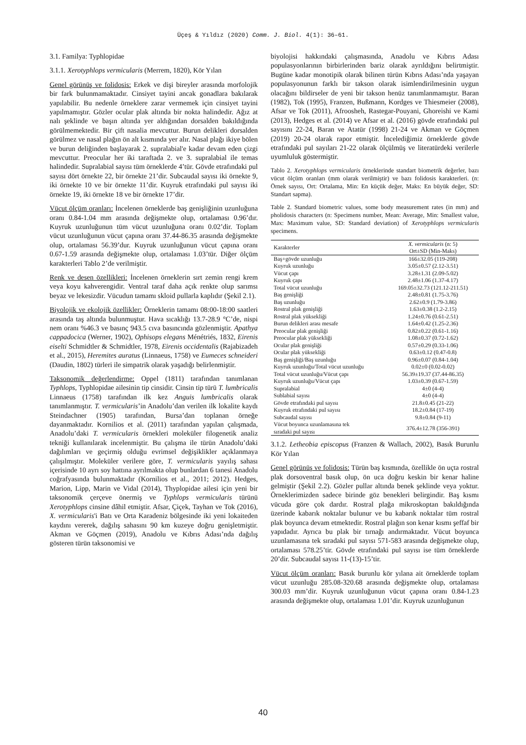Üçeş & Yıldız (2020) Comm. J. Biol. 4(1): 36–61.
3.1. Familya: Typhlopidae
3.1.1. Xerotyphlops vermicularis (Merrem, 1820), Kör Yılan
Genel görünüş ve folidosis: Erkek ve dişi bireyler arasında morfolojik bir fark bulunmamaktadır. Cinsiyet tayini ancak gonadlara bakılarak yapılabilir. Bu nedenle örneklere zarar vermemek için cinsiyet tayini yapılmamıştır. Gözler ocular plak altında bir nokta halindedir. Ağız at nalı şeklinde ve başın altında yer aldığından dorsalden bakıldığında görülmemektedir. Bir çift nasalia mevcuttur. Burun delikleri dorsalden görülmez ve nasal plağın ön alt kısmında yer alır. Nasal plağı ikiye bölen ve burun deliğinden başlayarak 2. supralabial'e kadar devam eden çizgi mevcuttur. Preocular her iki taraftada 2. ve 3. supralabial ile temas halindedir. Supralabial sayısı tüm örneklerde 4’tür. Gövde etrafındaki pul sayısı dört örnekte 22, bir örnekte 21’dir. Subcaudal sayısı iki örnekte 9, iki örnekte 10 ve bir örnekte 11’dir. Kuyruk etrafındaki pul sayısı iki örnekte 19, iki örnekte 18 ve bir örnekte 17’dir.
Vücut ölçüm oranları: İncelenen örneklerde baş genişliğinin uzunluğuna oranı 0.84-1.04 mm arasında değişmekte olup, ortalaması 0.96’dır. Kuyruk uzunluğunun tüm vücut uzunluğuna oranı 0.02’dir. Toplam vücut uzunluğunun vücut çapına oranı 37.44-86.35 arasında değişmekte olup, ortalaması 56.39’dur. Kuyruk uzunluğunun vücut çapına oranı 0.67-1.59 arasında değişmekte olup, ortalaması 1.03’tür. Diğer ölçüm karakterleri Tablo 2’de verilmiştir.
Renk ve desen özellikleri: İncelenen örneklerin sırt zemin rengi krem veya koyu kahverengidir. Ventral taraf daha açık renkte olup sarımsı beyaz ve lekesizdir. Vücudun tamamı skloid pullarla kaplıdır (Şekil 2.1).
Biyolojik ve ekolojik özellikler: Örneklerin tamamı 08:00-18:00 saatleri arasında taş altında bulunmuştur. Hava sıcaklığı 13.7-28.9 °C’de, nispi nem oranı %46.3 ve basınç 943.5 cıva basıncında gözlenmiştir. Apathya cappadocica (Werner, 1902), Ophisops elegans Ménétriés, 1832, Eirenis eiselti Schmidtler & Schmidtler, 1978, Eirenis occidentalis (Rajabizadeh et al., 2015), Heremites auratus (Linnaeus, 1758) ve Eumeces schneideri (Daudin, 1802) türleri ile simpatrik olarak yaşadığı belirlenmiştir.
Taksonomik değerlendirme: Oppel (1811) tarafından tanımlanan Typhlops, Typhlopidae ailesinin tip cinsidir. Cinsin tip türü T. lumbricalis Linnaeus (1758) tarafından ilk kez Anguis lumbricalis olarak tanımlanmıştır. T. vermicularis’in Anadolu’dan verilen ilk lokalite kaydı Steindachner (1905) tarafından, Bursa’dan toplanan örneğe dayanmaktadır. Kornilios et al. (2011) tarafından yapılan çalışmada, Anadolu’daki T. vermicularis örnekleri moleküler filogenetik analiz tekniği kullanılarak incelenmiştir. Bu çalışma ile türün Anadolu’daki dağılımları ve geçirmiş olduğu evrimsel değişiklikler açıklanmaya çalışılmıştır. Moleküler verilere göre, T. vermicularis yayılış sahası içerisinde 10 ayrı soy hattına ayrılmakta olup bunlardan 6 tanesi Anadolu coğrafyasında bulunmaktadır (Kornilios et al., 2011; 2012). Hedges, Marion, Lipp, Marin ve Vidal (2014), Thyplopidae ailesi için yeni bir taksonomik çerçeve önermiş ve Typhlops vermicularis türünü Xerotyphlops cinsine dâhil etmiştir. Afsar, Çiçek, Tayhan ve Tok (2016), X. vermicularis'i Batı ve Orta Karadeniz bölgesinde iki yeni lokaiteden kaydını vererek, dağılış sahasını 90 km kuzeye doğru genişletmiştir. Akman ve Göçmen (2019), Anadolu ve Kıbrıs Adası’nda dağılış gösteren türün taksonomisi ve
biyolojisi hakkındaki çalışmasında, Anadolu ve Kıbrıs Adası populasyonlarının birbirlerinden bariz olarak ayrıldığını belirtmiştir. Bugüne kadar monotipik olarak bilinen türün Kıbrıs Adası’nda yaşayan populasyonunun farklı bir takson olarak isimlendirilmesinin uygun olacağını bildirseler de yeni bir takson henüz tanımlanmamıştır. Baran (1982), Tok (1995), Franzen, Bußmann, Kordges ve Thiesmeier (2008), Afsar ve Tok (2011), Afroosheh, Rastegar-Pouyani, Ghoreishi ve Kami (2013), Hedges et al. (2014) ve Afsar et al. (2016) gövde etrafındaki pul sayısını 22-24, Baran ve Atatür (1998) 21-24 ve Akman ve Göçmen (2019) 20-24 olarak rapor etmiştir. İncelediğimiz örneklerde gövde etrafındaki pul sayıları 21-22 olarak ölçülmüş ve literatürdeki verilerle uyumluluk göstermiştir.
Tablo 2. Xerotyphlops vermicularis örneklerinde standart biometrik değerler, bazı vücut ölçüm oranları (mm olarak verilmiştir) ve bazı folidosis karakterleri. (n: Örnek sayısı, Ort: Ortalama, Min: En küçük değer, Maks: En büyük değer, SD: Standart sapma).
Table 2. Standard biometric values, some body measurement rates (in mm) and pholidosis characters (n: Specimens number, Mean: Average, Min: Smallest value, Max: Maximum value, SD: Standard deviation) of Xerotyphlops vermicularis specimens.
| Karakterler | X. vermicularis (n: 5) Ort±SD (Min-Maks) |
| --- | --- |
| Baş+gövde uzunluğu | 166±32.05 (119-208) |
| Kuyruk uzunluğu | 3.05±0.57 (2.12-3.51) |
| Vücut çapı | 3.28±1.31 (2.09-5.02) |
| Kuyruk çapı | 2.48±1.06 (1.37-4.17) |
| Total vücut uzunluğu | 169.05±32.73 (121.12-211.51) |
| Baş genişliği | 2.48±0.81 (1.75-3.76) |
| Baş uzunluğu | 2.62±0.9 (1.79-3.86) |
| Rostral plak genişliği | 1.63±0.38 (1.2-2.15) |
| Rostral plak yüksekliği | 1.24±0.76 (0.61-2.51) |
| Burun delikleri arası mesafe | 1.64±0.42 (1.25-2.36) |
| Preocular plak genişliği | 0.82±0.22 (0.61-1.16) |
| Preocular plak yüksekliği | 1.08±0.37 (0.72-1.62) |
| Ocular plak genişliği | 0.57±0.29 (0.33-1.06) |
| Ocular plak yüksekliği | 0.63±0.12 (0.47-0.8) |
| Baş genişliği/Baş uzunluğu | 0.96±0.07 (0.84-1.04) |
| Kuyruk uzunluğu/Total vücut uzunluğu | 0.02±0 (0.02-0.02) |
| Total vücut uzunluğu/Vücut çapı | 56.39±19.37 (37.44-86.35) |
| Kuyruk uzunluğu/Vücut çapı | 1.03±0.39 (0.67-1.59) |
| Supralabial | 4±0 (4-4) |
| Sublabial sayısı | 4±0 (4-4) |
| Gövde etrafındaki pul sayısı | 21.8±0.45 (21-22) |
| Kuyruk etrafındaki pul sayısı | 18.2±0.84 (17-19) |
| Subcaudal sayısı | 9.8±0.84 (9-11) |
| Vücut boyunca uzunlamasına tek sıradaki pul sayısı | 376.4±12.78 (356-391) |
3.1.2. Letheobia episcopus (Franzen & Wallach, 2002), Basık Burunlu Kör Yılan
Genel görünüş ve folidosis: Türün baş kısmında, özellikle ön uçta rostral plak dorsoventral basık olup, ön uca doğru keskin bir kenar haline gelmiştir (Şekil 2.2). Gözler pullar altında benek şeklinde veya yoktur. Örneklerimizden sadece birinde göz benekleri belirgindir. Baş kısmı vücuda göre çok dardır. Rostral plağa mikroskoptan bakıldığında üzerinde kabarık noktalar bulunur ve bu kabarık noktalar tüm rostral plak boyunca devam etmektedir. Rostral plağın son kenar kısmı şeffaf bir yapıdadır. Ayrıca bu plak bir tırnağı andırmaktadır. Vücut boyunca uzunlamasına tek sıradaki pul sayısı 571-583 arasında değişmekte olup, ortalaması 578.25’tir. Gövde etrafındaki pul sayısı ise tüm örneklerde 20’dir. Subcaudal sayısı 11-(13)-15’tir.
Vücut ölçüm oranları: Basık burunlu kör yılana ait örneklerde toplam vücut uzunluğu 285.08-320.68 arasında değişmekte olup, ortalaması 300.03 mm’dir. Kuyruk uzunluğunun vücut çapına oranı 0.84-1.23 arasında değişmekte olup, ortalaması 1.01’dir. Kuyruk uzunluğunun
40